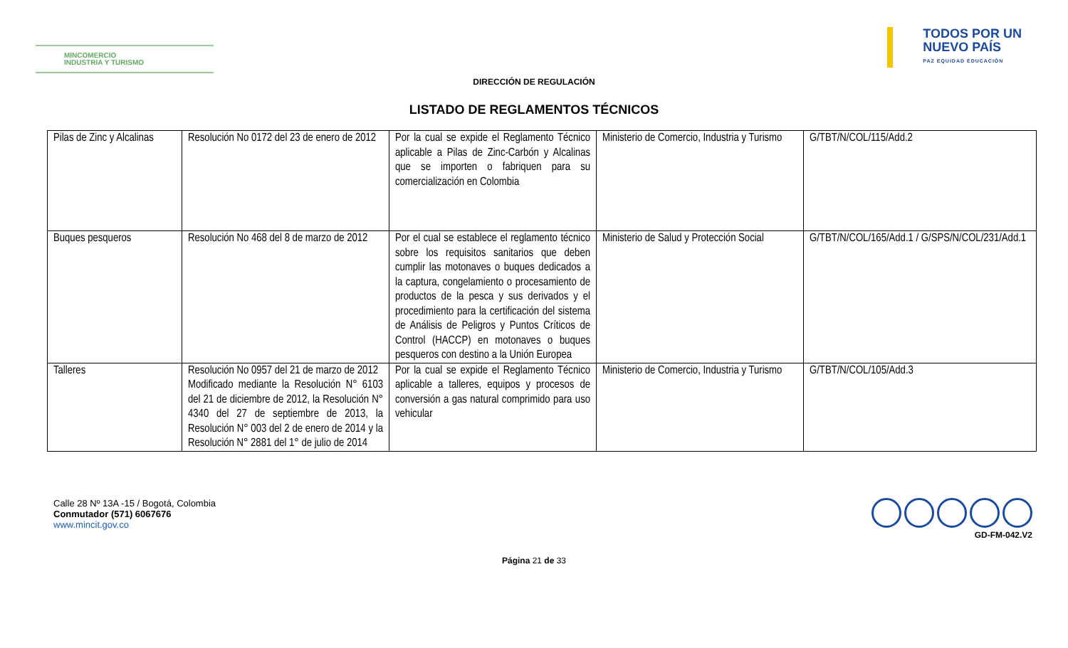MINCOMERCIO
INDUSTRIA Y TURISMO
TODOS POR UN
NUEVO PAÍS
PAZ EQUIDAD EDUCACIÓN
DIRECCIÓN DE REGULACIÓN
LISTADO DE REGLAMENTOS TÉCNICOS
| Pilas de Zinc y Alcalinas | Resolución No 0172 del 23 de enero de 2012 | Por la cual se expide el Reglamento Técnico aplicable a Pilas de Zinc-Carbón y Alcalinas que se importen o fabriquen para su comercialización en Colombia | Ministerio de Comercio, Industria y Turismo | G/TBT/N/COL/115/Add.2 |
| Buques pesqueros | Resolución No 468 del 8 de marzo de 2012 | Por el cual se establece el reglamento técnico sobre los requisitos sanitarios que deben cumplir las motonaves o buques dedicados a la captura, congelamiento o procesamiento de productos de la pesca y sus derivados y el procedimiento para la certificación del sistema de Análisis de Peligros y Puntos Críticos de Control (HACCP) en motonaves o buques pesqueros con destino a la Unión Europea | Ministerio de Salud y Protección Social | G/TBT/N/COL/165/Add.1 / G/SPS/N/COL/231/Add.1 |
| Talleres | Resolución No 0957 del 21 de marzo de 2012 Modificado mediante la Resolución N° 6103 del 21 de diciembre de 2012, la Resolución N° 4340 del 27 de septiembre de 2013, la Resolución N° 003 del 2 de enero de 2014 y la Resolución N° 2881 del 1° de julio de 2014 | Por la cual se expide el Reglamento Técnico aplicable a talleres, equipos y procesos de conversión a gas natural comprimido para uso vehicular | Ministerio de Comercio, Industria y Turismo | G/TBT/N/COL/105/Add.3 |
Calle 28 Nº 13A -15 / Bogotá, Colombia
Conmutador (571) 6067676
www.mincit.gov.co
GD-FM-042.V2
Página 21 de 33